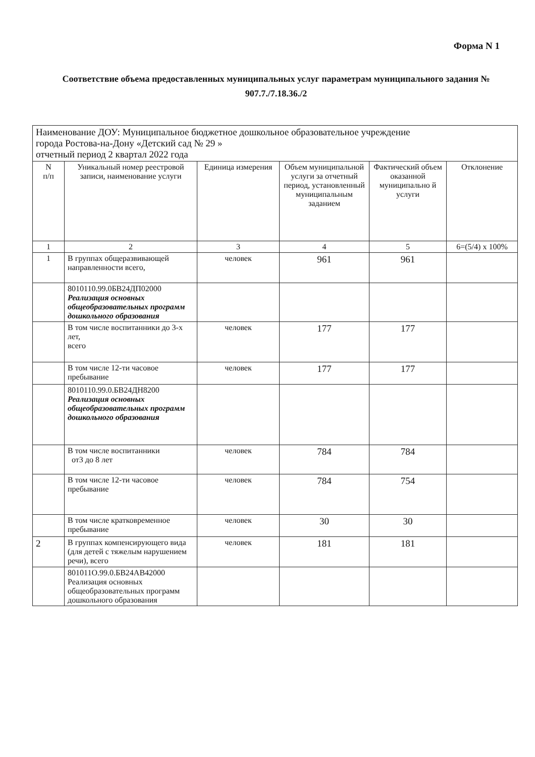Форма N 1
Соответствие объема предоставленных муниципальных услуг параметрам муниципального задания № 907.7./7.18.36./2
| Наименование ДОУ: Муниципальное бюджетное дошкольное образовательное учреждение города Ростова-на-Дону «Детский сад № 29 » отчетный период 2 квартал 2022 года | | | | | |
| N п/п | Уникальный номер реестровой записи, наименование услуги | Единица измерения | Объем муниципальной услуги за отчетный период, установленный муниципальным заданием | Фактический объем оказанной муниципально й услуги | Отклонение |
| 1 | 2 | 3 | 4 | 5 | 6=(5/4) x 100% |
| 1 | В группах общеразвивающей направленности всего, | человек | 961 | 961 | |
| | 8010110.99.0БВ24ДП02000 Реализация основных общеобразовательных программ дошкольного образования | | | | |
| | В том числе воспитанники до 3-х лет, всего | человек | 177 | 177 | |
| | В том числе 12-ти часовое пребывание | человек | 177 | 177 | |
| | 8010110.99.0.БВ24ДН8200 Реализация основных общеобразовательных программ дошкольного образования | | | | |
| | В том числе воспитанники от3 до 8 лет | человек | 784 | 784 | |
| | В том числе 12-ти часовое пребывание | человек | 784 | 754 | |
| | В том числе кратковременное пребывание | человек | 30 | 30 | |
| 2 | В группах компенсирующего вида (для детей с тяжелым нарушением речи), всего | человек | 181 | 181 | |
| | 801011О.99.0.БВ24АВ42000 Реализация основных общеобразовательных программ дошкольного образования | | | | |